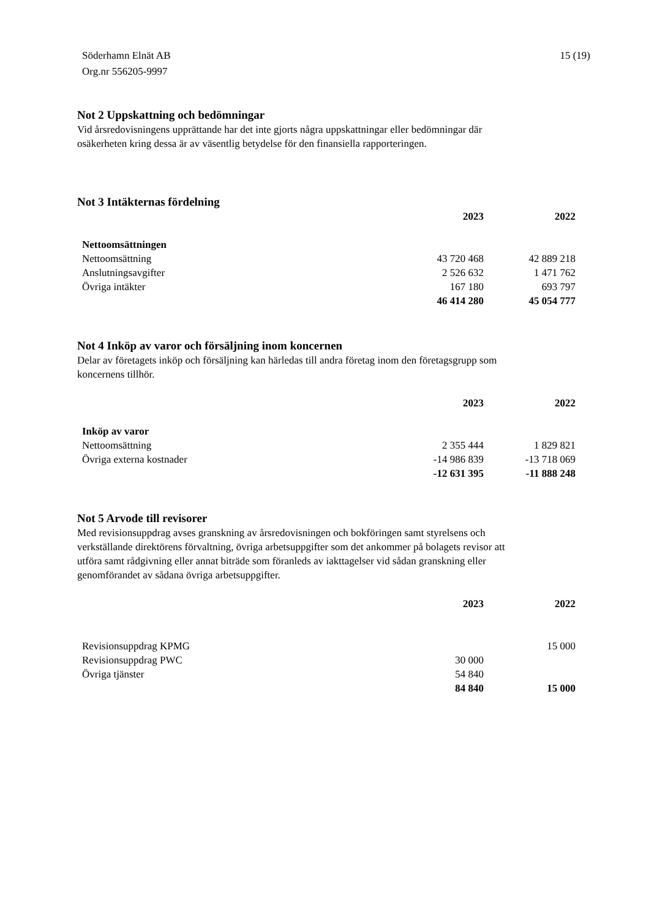Söderhamn Elnät AB
Org.nr 556205-9997
15 (19)
Not 2 Uppskattning och bedömningar
Vid årsredovisningens upprättande har det inte gjorts några uppskattningar eller bedömningar där
osäkerheten kring dessa är av väsentlig betydelse för den finansiella rapporteringen.
Not 3 Intäkternas fördelning
| | 2023 | 2022 |
| Nettoomsättningen | | |
| Nettoomsättning | 43 720 468 | 42 889 218 |
| Anslutningsavgifter | 2 526 632 | 1 471 762 |
| Övriga intäkter | 167 180 | 693 797 |
| | 46 414 280 | 45 054 777 |
Not 4 Inköp av varor och försäljning inom koncernen
Delar av företagets inköp och försäljning kan härledas till andra företag inom den företagsgrupp som
koncernens tillhör.
| | 2023 | 2022 |
| Inköp av varor | | |
| Nettoomsättning | 2 355 444 | 1 829 821 |
| Övriga externa kostnader | -14 986 839 | -13 718 069 |
| | -12 631 395 | -11 888 248 |
Not 5 Arvode till revisorer
Med revisionsuppdrag avses granskning av årsredovisningen och bokföringen samt styrelsens och
verkställande direktörens förvaltning, övriga arbetsuppgifter som det ankommer på bolagets revisor att
utföra samt rådgivning eller annat biträde som föranleds av iakttagelser vid sådan granskning eller
genomförandet av sådana övriga arbetsuppgifter.
| | 2023 | 2022 |
| Revisionsuppdrag KPMG | | 15 000 |
| Revisionsuppdrag PWC | 30 000 | |
| Övriga tjänster | 54 840 | |
| | 84 840 | 15 000 |